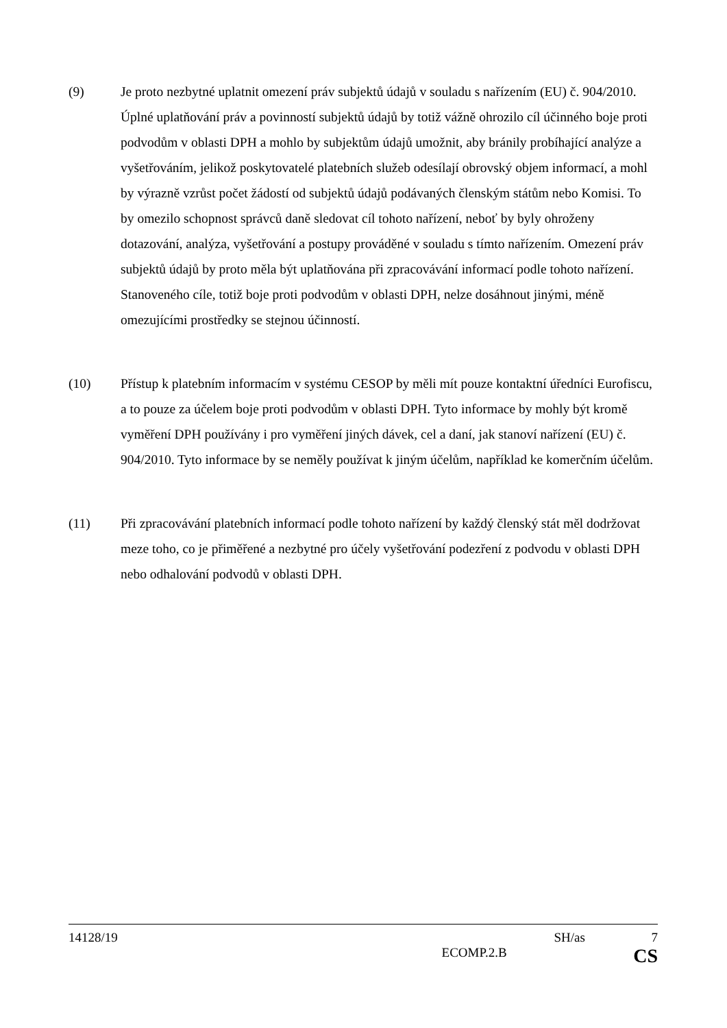(9) Je proto nezbytné uplatnit omezení práv subjektů údajů v souladu s nařízením (EU) č. 904/2010. Úplné uplatňování práv a povinností subjektů údajů by totiž vážně ohrozilo cíl účinného boje proti podvodům v oblasti DPH a mohlo by subjektům údajů umožnit, aby bránily probíhající analýze a vyšetřováním, jelikož poskytovatelé platebních služeb odesílají obrovský objem informací, a mohl by výrazně vzrůst počet žádostí od subjektů údajů podávaných členským státům nebo Komisi. To by omezilo schopnost správců daně sledovat cíl tohoto nařízení, neboť by byly ohroženy dotazování, analýza, vyšetřování a postupy prováděné v souladu s tímto nařízením. Omezení práv subjektů údajů by proto měla být uplatňována při zpracovávání informací podle tohoto nařízení. Stanoveného cíle, totiž boje proti podvodům v oblasti DPH, nelze dosáhnout jinými, méně omezujícími prostředky se stejnou účinností.
(10) Přístup k platebním informacím v systému CESOP by měli mít pouze kontaktní úředníci Eurofiscu, a to pouze za účelem boje proti podvodům v oblasti DPH. Tyto informace by mohly být kromě vyměření DPH používány i pro vyměření jiných dávek, cel a daní, jak stanoví nařízení (EU) č. 904/2010. Tyto informace by se neměly používat k jiným účelům, například ke komerčním účelům.
(11) Při zpracovávání platebních informací podle tohoto nařízení by každý členský stát měl dodržovat meze toho, co je přiměřené a nezbytné pro účely vyšetřování podezření z podvodu v oblasti DPH nebo odhalování podvodů v oblasti DPH.
14128/19 SH/as 7
ECOMP.2.B CS